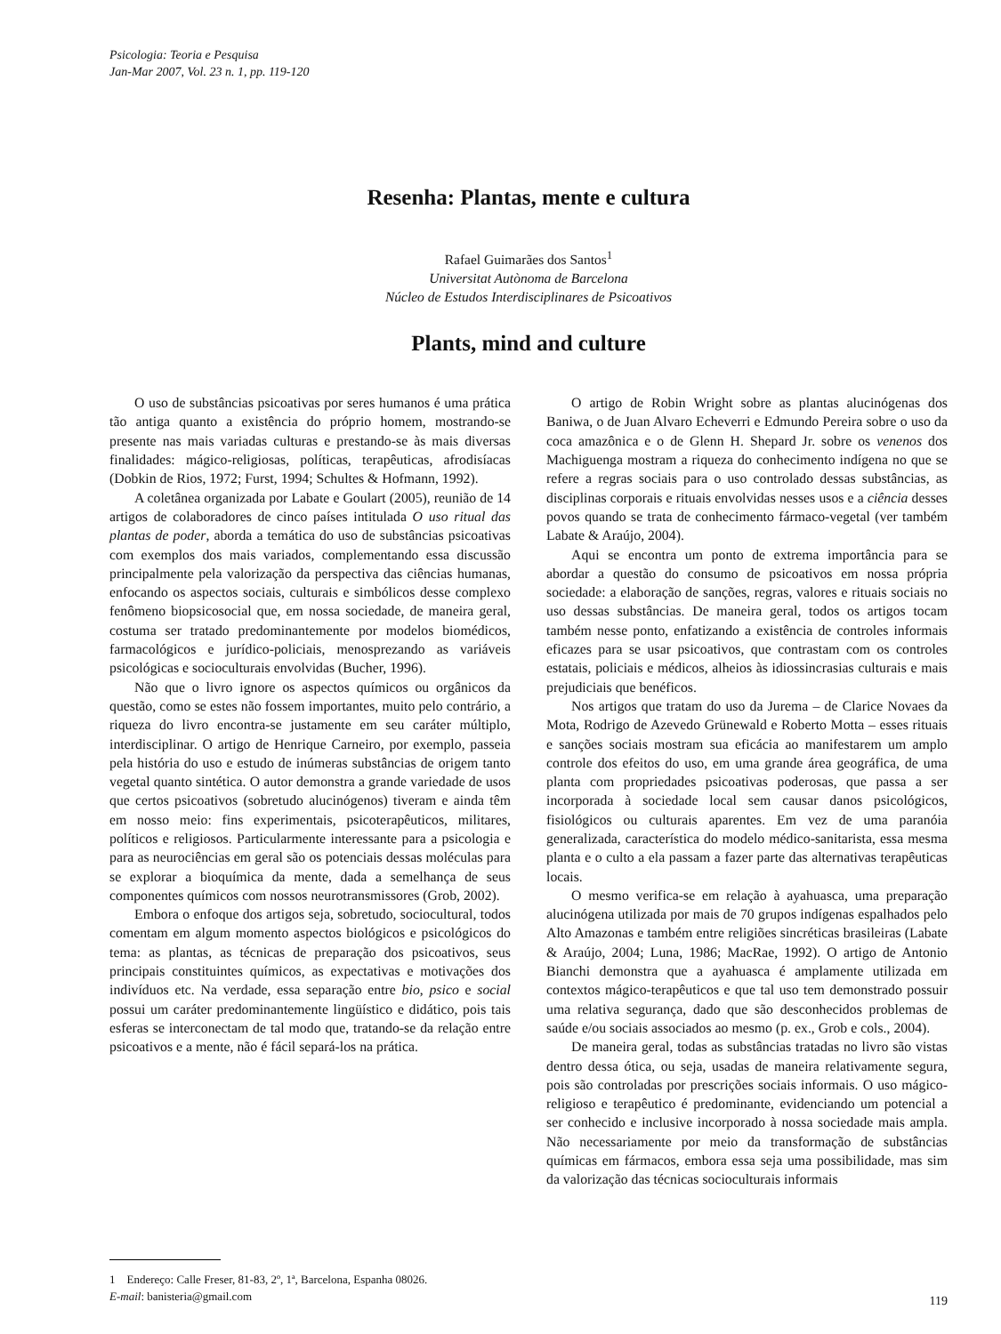Psicologia: Teoria e Pesquisa
Jan-Mar 2007, Vol. 23 n. 1, pp. 119-120
Resenha: Plantas, mente e cultura
Rafael Guimarães dos Santos<sup>1</sup>
Universitat Autònoma de Barcelona
Núcleo de Estudos Interdisciplinares de Psicoativos
Plants, mind and culture
O uso de substâncias psicoativas por seres humanos é uma prática tão antiga quanto a existência do próprio homem, mostrando-se presente nas mais variadas culturas e prestando-se às mais diversas finalidades: mágico-religiosas, políticas, terapêuticas, afrodisíacas (Dobkin de Rios, 1972; Furst, 1994; Schultes & Hofmann, 1992).
A coletânea organizada por Labate e Goulart (2005), reunião de 14 artigos de colaboradores de cinco países intitulada O uso ritual das plantas de poder, aborda a temática do uso de substâncias psicoativas com exemplos dos mais variados, complementando essa discussão principalmente pela valorização da perspectiva das ciências humanas, enfocando os aspectos sociais, culturais e simbólicos desse complexo fenômeno biopsicosocial que, em nossa sociedade, de maneira geral, costuma ser tratado predominantemente por modelos biomédicos, farmacológicos e jurídico-policiais, menosprezando as variáveis psicológicas e socioculturais envolvidas (Bucher, 1996).
Não que o livro ignore os aspectos químicos ou orgânicos da questão, como se estes não fossem importantes, muito pelo contrário, a riqueza do livro encontra-se justamente em seu caráter múltiplo, interdisciplinar. O artigo de Henrique Carneiro, por exemplo, passeia pela história do uso e estudo de inúmeras substâncias de origem tanto vegetal quanto sintética. O autor demonstra a grande variedade de usos que certos psicoativos (sobretudo alucinógenos) tiveram e ainda têm em nosso meio: fins experimentais, psicoterapêuticos, militares, políticos e religiosos. Particularmente interessante para a psicologia e para as neurociências em geral são os potenciais dessas moléculas para se explorar a bioquímica da mente, dada a semelhança de seus componentes químicos com nossos neurotransmissores (Grob, 2002).
Embora o enfoque dos artigos seja, sobretudo, sociocultural, todos comentam em algum momento aspectos biológicos e psicológicos do tema: as plantas, as técnicas de preparação dos psicoativos, seus principais constituintes químicos, as expectativas e motivações dos indivíduos etc. Na verdade, essa separação entre bio, psico e social possui um caráter predominantemente lingüístico e didático, pois tais esferas se interconectam de tal modo que, tratando-se da relação entre psicoativos e a mente, não é fácil separá-los na prática.
1 Endereço: Calle Freser, 81-83, 2º, 1ª, Barcelona, Espanha 08026.
E-mail: banisteria@gmail.com
O artigo de Robin Wright sobre as plantas alucinógenas dos Baniwa, o de Juan Alvaro Echeverri e Edmundo Pereira sobre o uso da coca amazônica e o de Glenn H. Shepard Jr. sobre os venenos dos Machiguenga mostram a riqueza do conhecimento indígena no que se refere a regras sociais para o uso controlado dessas substâncias, as disciplinas corporais e rituais envolvidas nesses usos e a ciência desses povos quando se trata de conhecimento fármaco-vegetal (ver também Labate & Araújo, 2004).
Aqui se encontra um ponto de extrema importância para se abordar a questão do consumo de psicoativos em nossa própria sociedade: a elaboração de sanções, regras, valores e rituais sociais no uso dessas substâncias. De maneira geral, todos os artigos tocam também nesse ponto, enfatizando a existência de controles informais eficazes para se usar psicoativos, que contrastam com os controles estatais, policiais e médicos, alheios às idiossincrasias culturais e mais prejudiciais que benéficos.
Nos artigos que tratam do uso da Jurema – de Clarice Novaes da Mota, Rodrigo de Azevedo Grünewald e Roberto Motta – esses rituais e sanções sociais mostram sua eficácia ao manifestarem um amplo controle dos efeitos do uso, em uma grande área geográfica, de uma planta com propriedades psicoativas poderosas, que passa a ser incorporada à sociedade local sem causar danos psicológicos, fisiológicos ou culturais aparentes. Em vez de uma paranóia generalizada, característica do modelo médico-sanitarista, essa mesma planta e o culto a ela passam a fazer parte das alternativas terapêuticas locais.
O mesmo verifica-se em relação à ayahuasca, uma preparação alucinógena utilizada por mais de 70 grupos indígenas espalhados pelo Alto Amazonas e também entre religiões sincréticas brasileiras (Labate & Araújo, 2004; Luna, 1986; MacRae, 1992). O artigo de Antonio Bianchi demonstra que a ayahuasca é amplamente utilizada em contextos mágico-terapêuticos e que tal uso tem demonstrado possuir uma relativa segurança, dado que são desconhecidos problemas de saúde e/ou sociais associados ao mesmo (p. ex., Grob e cols., 2004).
De maneira geral, todas as substâncias tratadas no livro são vistas dentro dessa ótica, ou seja, usadas de maneira relativamente segura, pois são controladas por prescrições sociais informais. O uso mágico-religioso e terapêutico é predominante, evidenciando um potencial a ser conhecido e inclusive incorporado à nossa sociedade mais ampla. Não necessariamente por meio da transformação de substâncias químicas em fármacos, embora essa seja uma possibilidade, mas sim da valorização das técnicas socioculturais informais
119